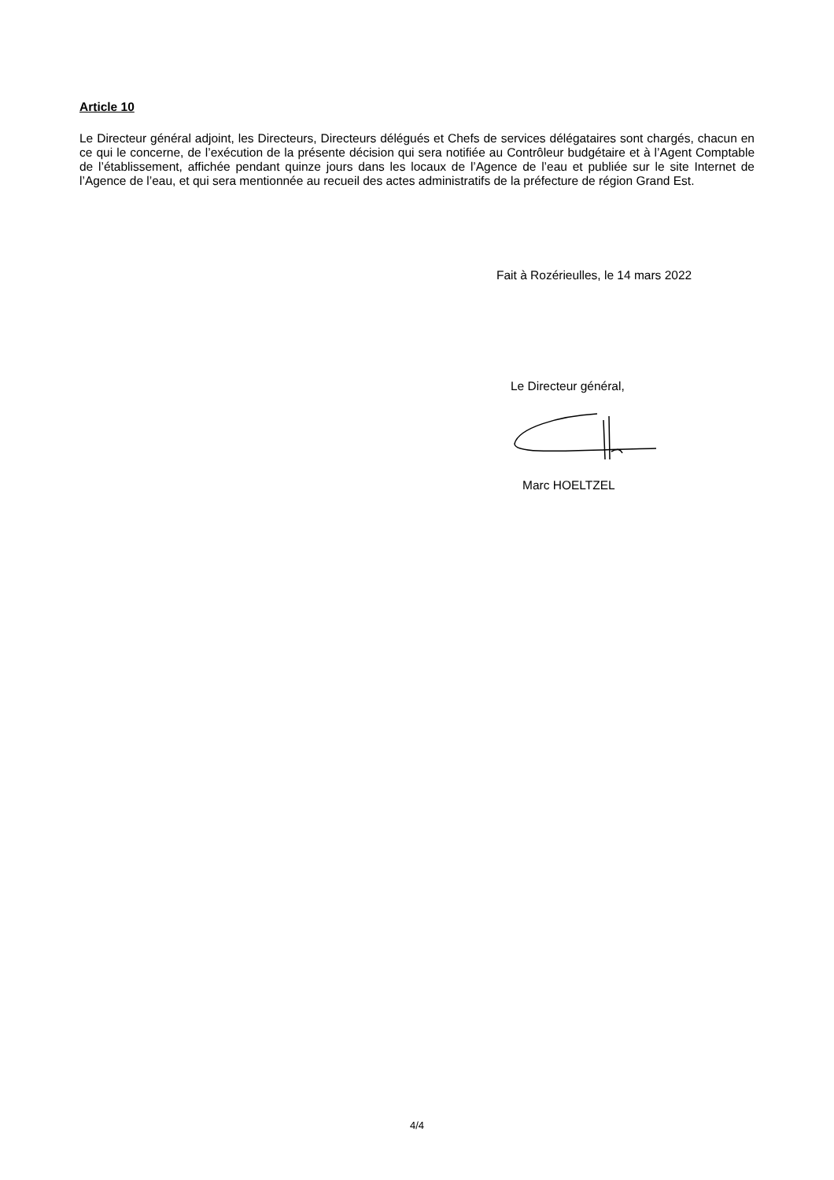Article 10
Le Directeur général adjoint, les Directeurs, Directeurs délégués et Chefs de services délégataires sont chargés, chacun en ce qui le concerne, de l’exécution de la présente décision qui sera notifiée au Contrôleur budgétaire et à l’Agent Comptable de l’établissement, affichée pendant quinze jours dans les locaux de l’Agence de l’eau et publiée sur le site Internet de l’Agence de l’eau, et qui sera mentionnée au recueil des actes administratifs de la préfecture de région Grand Est.
Fait à Rozérieulles, le 14 mars 2022
Le Directeur général,
Marc HOELTZEL
4/4